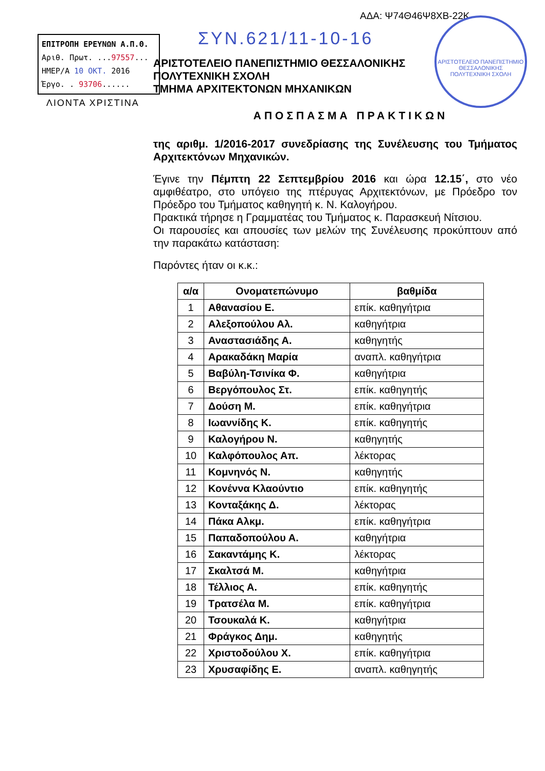ΑΔΑ: Ψ74Θ46Ψ8ΧΒ-22Κ
ΕΠΙΤΡΟΠΗ ΕΡΕΥΝΩΝ Α.Π.Θ.
Αριθ. Πρωτ. ...97557...
ΗΜΕΡ/Α 10 ΟΚΤ. 2016
Έργο. . 93706......
ΛΙΟΝΤΑ ΧΡΙΣΤΙΝΑ
ΣΥΝ.621/11-10-16
ΑΡΙΣΤΟΤΕΛΕΙΟ ΠΑΝΕΠΙΣΤΗΜΙΟ ΘΕΣΣΑΛΟΝΙΚΗΣ
ΠΟΛΥΤΕΧΝΙΚΗ ΣΧΟΛΗ
ΑΡΙΣΤΟΤΕΛΕΙΟ ΠΑΝΕΠΙΣΤΗΜΙΟ ΘΕΣΣΑΛΟΝΙΚΗΣ
ΠΟΛΥΤΕΧΝΙΚΗ ΣΧΟΛΗ
ΤΜΗΜΑ ΑΡΧΙΤΕΚΤΟΝΩΝ ΜΗΧΑΝΙΚΩΝ
ΑΠΟΣΠΑΣΜΑ ΠΡΑΚΤΙΚΩΝ
της αριθμ. 1/2016-2017 συνεδρίασης της Συνέλευσης του Τμήματος Αρχιτεκτόνων Μηχανικών.
Έγινε την Πέμπτη 22 Σεπτεμβρίου 2016 και ώρα 12.15΄, στο νέο αμφιθέατρο, στο υπόγειο της πτέρυγας Αρχιτεκτόνων, με Πρόεδρο τον Πρόεδρο του Τμήματος καθηγητή κ. Ν. Καλογήρου.
Πρακτικά τήρησε η Γραμματέας του Τμήματος κ. Παρασκευή Νίτσιου.
Οι παρουσίες και απουσίες των μελών της Συνέλευσης προκύπτουν από την παρακάτω κατάσταση:
Παρόντες ήταν οι κ.κ.:
| α/α | Ονοματεπώνυμο | βαθμίδα |
| --- | --- | --- |
| 1 | Αθανασίου Ε. | επίκ. καθηγήτρια |
| 2 | Αλεξοπούλου Αλ. | καθηγήτρια |
| 3 | Αναστασιάδης Α. | καθηγητής |
| 4 | Αρακαδάκη Μαρία | αναπλ. καθηγήτρια |
| 5 | Βαβύλη-Τσινίκα Φ. | καθηγήτρια |
| 6 | Βεργόπουλος Στ. | επίκ. καθηγητής |
| 7 | Δούση Μ. | επίκ. καθηγήτρια |
| 8 | Ιωαννίδης Κ. | επίκ. καθηγητής |
| 9 | Καλογήρου Ν. | καθηγητής |
| 10 | Καλφόπουλος Απ. | λέκτορας |
| 11 | Κομνηνός Ν. | καθηγητής |
| 12 | Κονέννα Κλαούντιο | επίκ. καθηγητής |
| 13 | Κονταξάκης Δ. | λέκτορας |
| 14 | Πάκα Αλκμ. | επίκ. καθηγήτρια |
| 15 | Παπαδοπούλου Α. | καθηγήτρια |
| 16 | Σακαντάμης Κ. | λέκτορας |
| 17 | Σκαλτσά Μ. | καθηγήτρια |
| 18 | Τέλλιος Α. | επίκ. καθηγητής |
| 19 | Τρατσέλα Μ. | επίκ. καθηγήτρια |
| 20 | Τσουκαλά Κ. | καθηγήτρια |
| 21 | Φράγκος Δημ. | καθηγητής |
| 22 | Χριστοδούλου Χ. | επίκ. καθηγήτρια |
| 23 | Χρυσαφίδης Ε. | αναπλ. καθηγητής |